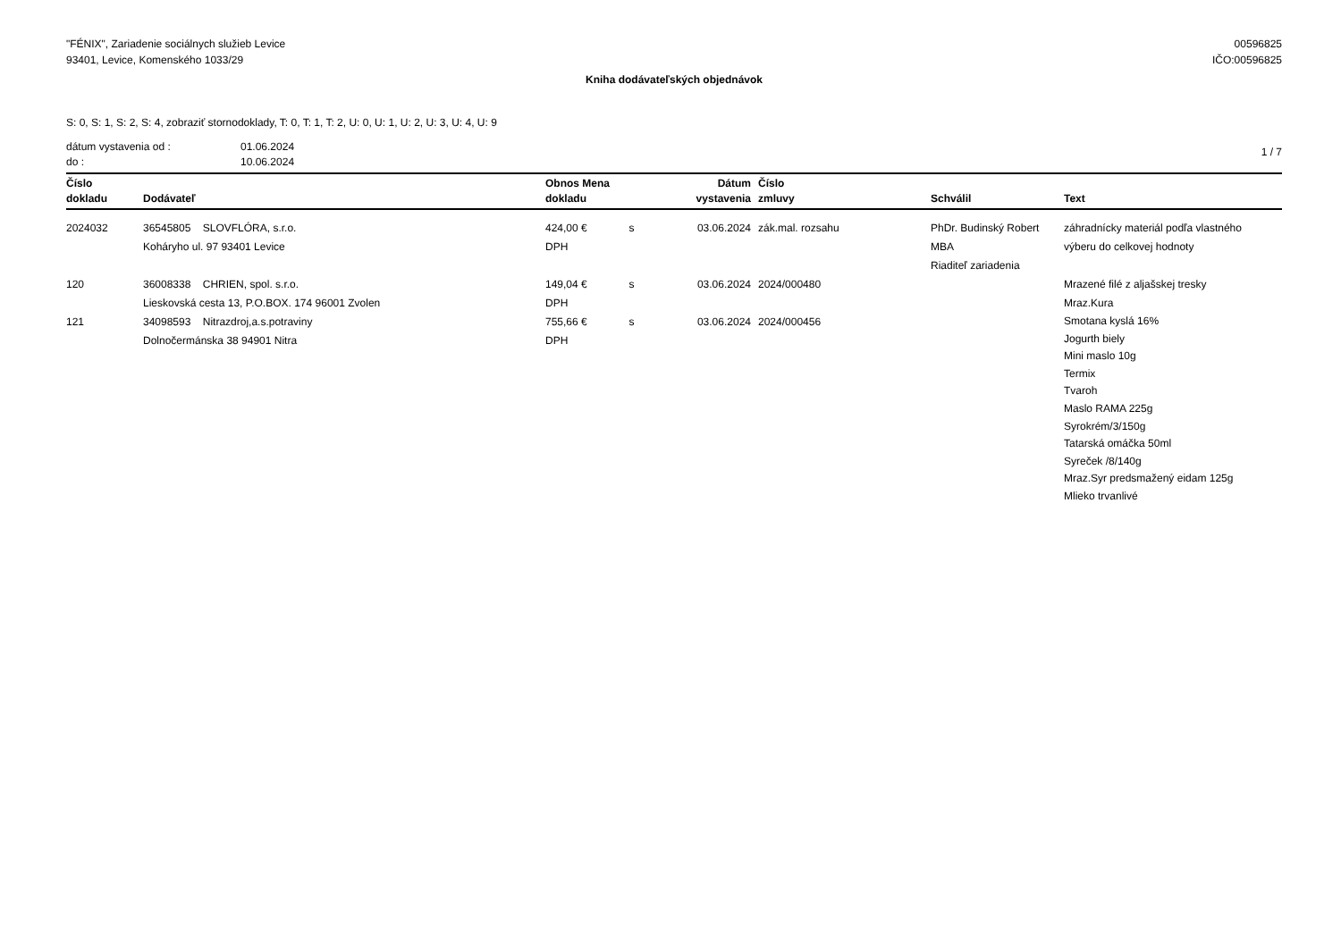"FÉNIX", Zariadenie sociálnych služieb Levice
93401, Levice, Komenského 1033/29
00596825
IČO:00596825
Kniha dodávateľských objednávok
S: 0, S: 1, S: 2, S: 4, zobraziť stornodoklady, T: 0, T: 1, T: 2, U: 0, U: 1, U: 2, U: 3, U: 4, U: 9
dátum vystavenia od :
do :
01.06.2024
10.06.2024
1 / 7
| Číslo dokladu | Dodávateľ | Obnos Mena dokladu | Dátum vystavenia | Číslo zmluvy | Schválil | Text |
| --- | --- | --- | --- | --- | --- | --- |
| 2024032 | 36545805 SLOVFLÓRA, s.r.o. Koháryho ul. 97 93401 Levice | 424,00 € s DPH | 03.06.2024 | zák.mal. rozsahu | PhDr. Budinský Robert MBA Riaditeľ zariadenia | záhradnícky materiál podľa vlastného výberu do celkovej hodnoty |
| 120 | 36008338 CHRIEN, spol. s.r.o. Lieskovská cesta 13, P.O.BOX. 174 96001 Zvolen | 149,04 € s DPH | 03.06.2024 | 2024/000480 | | Mrazené filé z aljašskej tresky Mraz.Kura |
| 121 | 34098593 Nitrazdroj,a.s.potraviny Dolnočermánska 38 94901 Nitra | 755,66 € s DPH | 03.06.2024 | 2024/000456 | | Smotana kyslá 16% Jogurth biely Mini maslo 10g Termix Tvaroh Maslo RAMA 225g Syrokrém/3/150g Tatarská omáčka 50ml Syreček /8/140g Mraz.Syr predsmažený eidam 125g Mlieko trvanlivé |